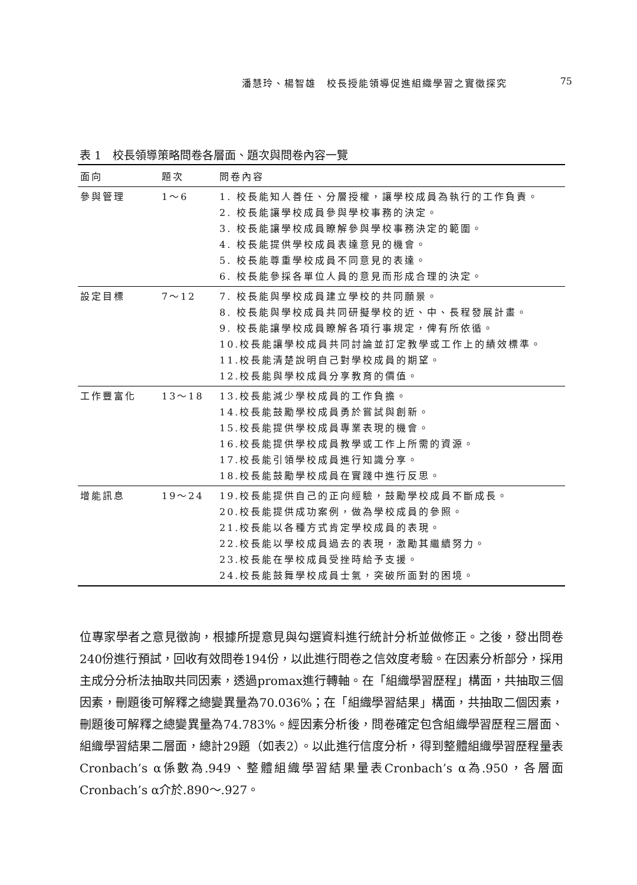潘慧玲、楊智雄　校長授能領導促進組織學習之實徵探究 75
表 1　校長領導策略問卷各層面、題次與問卷內容一覽
| 面向 | 題次 | 問卷內容 |
| --- | --- | --- |
| 參與管理 | 1～6 | 1. 校長能知人善任、分層授權，讓學校成員為執行的工作負責。 2. 校長能讓學校成員參與學校事務的決定。 3. 校長能讓學校成員瞭解參與學校事務決定的範圍。 4. 校長能提供學校成員表達意見的機會。 5. 校長能尊重學校成員不同意見的表達。 6. 校長能參採各單位人員的意見而形成合理的決定。 |
| 設定目標 | 7～12 | 7. 校長能與學校成員建立學校的共同願景。 8. 校長能與學校成員共同研擬學校的近、中、長程發展計畫。 9. 校長能讓學校成員瞭解各項行事規定，俾有所依循。 10.校長能讓學校成員共同討論並訂定教學或工作上的績效標準。 11.校長能清楚說明自己對學校成員的期望。 12.校長能與學校成員分享教育的價值。 |
| 工作豐富化 | 13～18 | 13.校長能減少學校成員的工作負擔。 14.校長能鼓勵學校成員勇於嘗試與創新。 15.校長能提供學校成員專業表現的機會。 16.校長能提供學校成員教學或工作上所需的資源。 17.校長能引領學校成員進行知識分享。 18.校長能鼓勵學校成員在實踐中進行反思。 |
| 增能訊息 | 19～24 | 19.校長能提供自己的正向經驗，鼓勵學校成員不斷成長。 20.校長能提供成功案例，做為學校成員的參照。 21.校長能以各種方式肯定學校成員的表現。 22.校長能以學校成員過去的表現，激勵其繼續努力。 23.校長能在學校成員受挫時給予支援。 24.校長能鼓舞學校成員士氣，突破所面對的困境。 |
位專家學者之意見徵詢，根據所提意見與勾選資料進行統計分析並做修正。之後，發出問卷240份進行預試，回收有效問卷194份，以此進行問卷之信效度考驗。在因素分析部分，採用主成分分析法抽取共同因素，透過promax進行轉軸。在「組織學習歷程」構面，共抽取三個因素，刪題後可解釋之總變異量為70.036%；在「組織學習結果」構面，共抽取二個因素，刪題後可解釋之總變異量為74.783%。經因素分析後，問卷確定包含組織學習歷程三層面、組織學習結果二層面，總計29題（如表2）。以此進行信度分析，得到整體組織學習歷程量表Cronbach’s α係數為.949、整體組織學習結果量表Cronbach’s α為.950，各層面Cronbach’s α介於.890～.927。